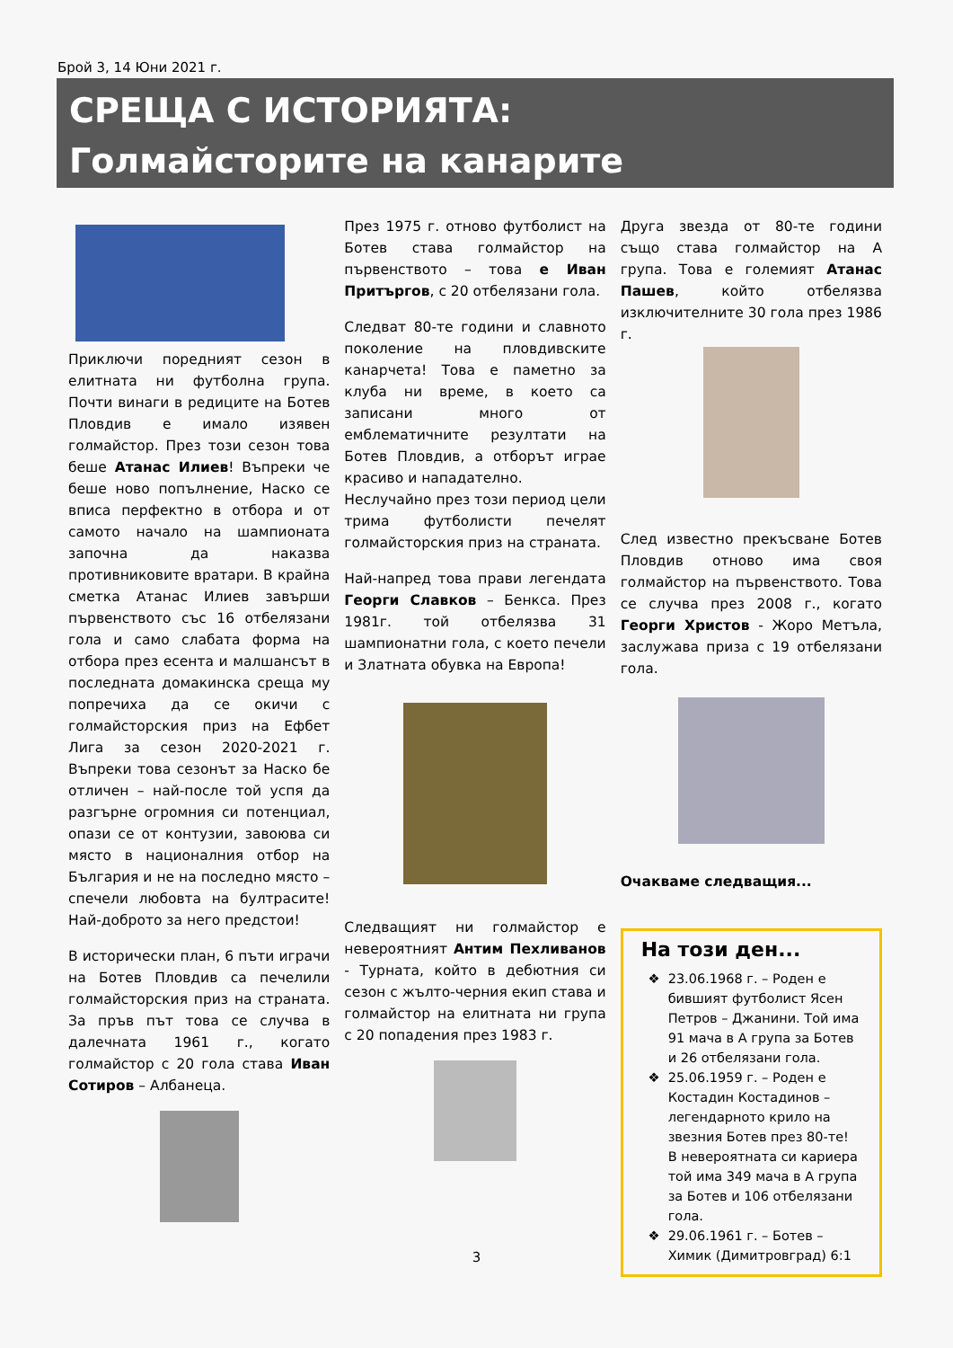Брой 3, 14 Юни 2021 г.
СРЕЩА С ИСТОРИЯТА:
Голмайсторите на канарите
Приключи поредният сезон в елитната ни футболна група. Почти винаги в редиците на Ботев Пловдив е имало изявен голмайстор. През този сезон това беше Атанас Илиев! Въпреки че беше ново попълнение, Наско се вписа перфектно в отбора и от самото начало на шампионата започна да наказва противниковите вратари. В крайна сметка Атанас Илиев завърши първенството със 16 отбелязани гола и само слабата форма на отбора през есента и малшансът в последната домакинска среща му попречиха да се окичи с голмайсторския приз на Ефбет Лига за сезон 2020-2021 г. Въпреки това сезонът за Наско бе отличен – най-после той успя да разгърне огромния си потенциал, опази се от контузии, завоюва си място в националния отбор на България и не на последно място – спечели любовта на бултрасите! Най-доброто за него предстои!
В исторически план, 6 пъти играчи на Ботев Пловдив са печелили голмайсторския приз на страната. За пръв път това се случва в далечната 1961 г., когато голмайстор с 20 гола става Иван Сотиров – Албанеца.
През 1975 г. отново футболист на Ботев става голмайстор на първенството – това е Иван Притъргов, с 20 отбелязани гола.
Следват 80-те години и славното поколение на пловдивските канарчета! Това е паметно за клуба ни време, в което са записани много от емблематичните резултати на Ботев Пловдив, а отборът играе красиво и нападателно.
Неслучайно през този период цели трима футболисти печелят голмайсторския приз на страната.
Най-напред това прави легендата Георги Славков – Бенкса. През 1981г. той отбелязва 31 шампионатни гола, с което печели и Златната обувка на Европа!
Следващият ни голмайстор е невероятният Антим Пехливанов - Турната, който в дебютния си сезон с жълто-черния екип става и голмайстор на елитната ни група с 20 попадения през 1983 г.
Друга звезда от 80-те години също става голмайстор на А група. Това е големият Атанас Пашев, който отбелязва изключителните 30 гола през 1986 г.
След известно прекъсване Ботев Пловдив отново има своя голмайстор на първенството. Това се случва през 2008 г., когато Георги Христов - Жоро Метъла, заслужава приза с 19 отбелязани гола.
Очакваме следващия...
На този ден...
23.06.1968 г. – Роден е бившият футболист Ясен Петров – Джанини. Той има 91 мача в А група за Ботев и 26 отбелязани гола.
25.06.1959 г. – Роден е Костадин Костадинов – легендарното крило на звезния Ботев през 80-те! В невероятната си кариера той има 349 мача в А група за Ботев и 106 отбелязани гола.
29.06.1961 г. – Ботев – Химик (Димитровград) 6:1
3